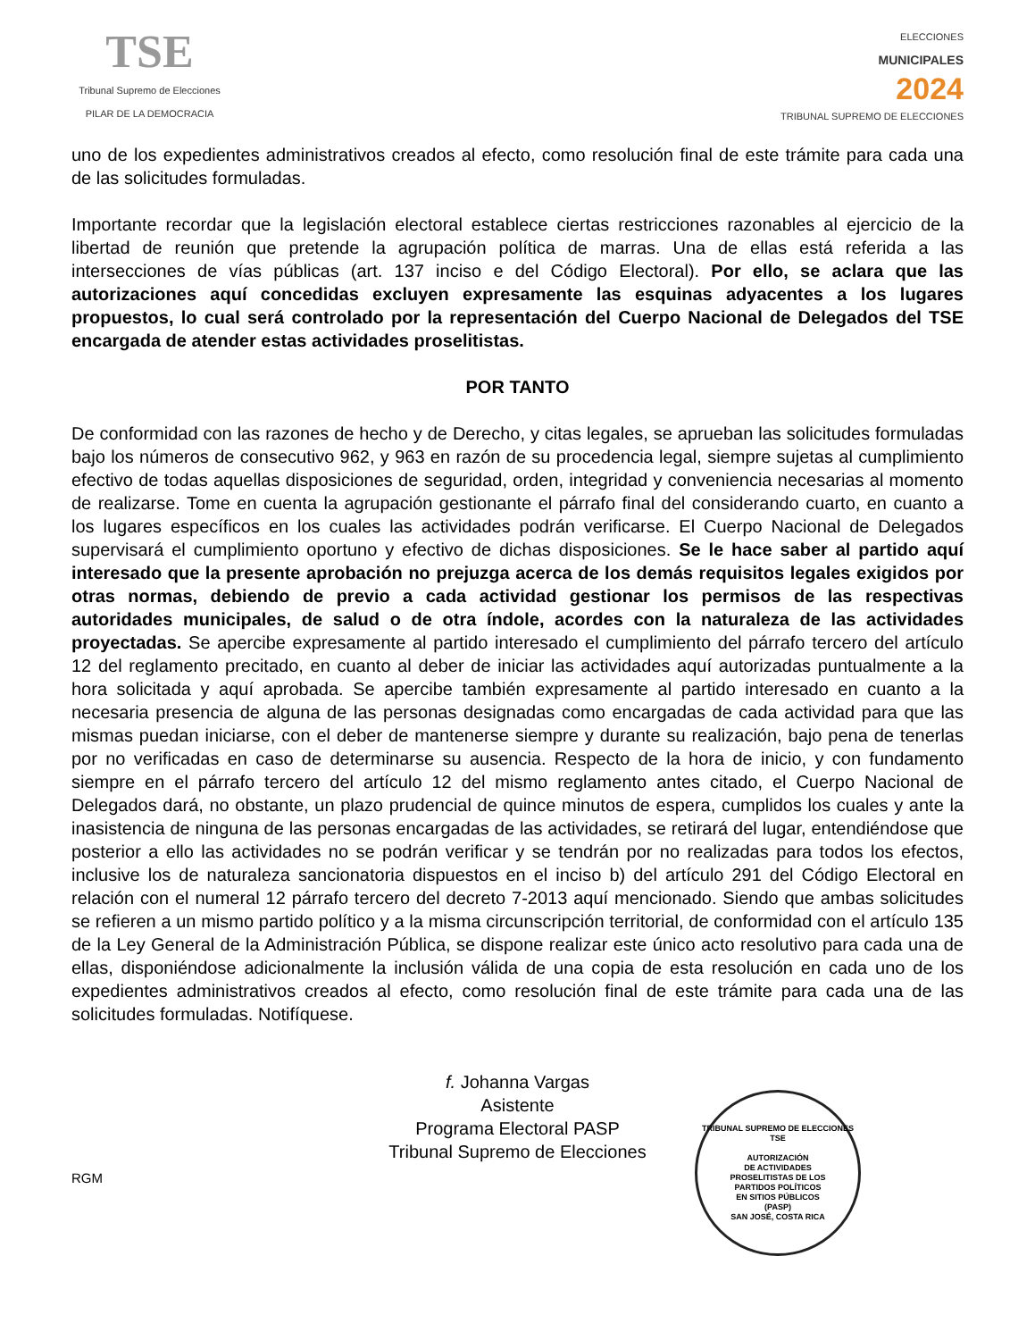TSE
Tribunal Supremo de Elecciones
PILAR DE LA DEMOCRACIA
ELECCIONES
MUNICIPALES
2024
TRIBUNAL SUPREMO DE ELECCIONES
uno de los expedientes administrativos creados al efecto, como resolución final de este trámite para cada una de las solicitudes formuladas.
Importante recordar que la legislación electoral establece ciertas restricciones razonables al ejercicio de la libertad de reunión que pretende la agrupación política de marras. Una de ellas está referida a las intersecciones de vías públicas (art. 137 inciso e del Código Electoral). Por ello, se aclara que las autorizaciones aquí concedidas excluyen expresamente las esquinas adyacentes a los lugares propuestos, lo cual será controlado por la representación del Cuerpo Nacional de Delegados del TSE encargada de atender estas actividades proselitistas.
POR TANTO
De conformidad con las razones de hecho y de Derecho, y citas legales, se aprueban las solicitudes formuladas bajo los números de consecutivo 962, y 963 en razón de su procedencia legal, siempre sujetas al cumplimiento efectivo de todas aquellas disposiciones de seguridad, orden, integridad y conveniencia necesarias al momento de realizarse. Tome en cuenta la agrupación gestionante el párrafo final del considerando cuarto, en cuanto a los lugares específicos en los cuales las actividades podrán verificarse. El Cuerpo Nacional de Delegados supervisará el cumplimiento oportuno y efectivo de dichas disposiciones. Se le hace saber al partido aquí interesado que la presente aprobación no prejuzga acerca de los demás requisitos legales exigidos por otras normas, debiendo de previo a cada actividad gestionar los permisos de las respectivas autoridades municipales, de salud o de otra índole, acordes con la naturaleza de las actividades proyectadas. Se apercibe expresamente al partido interesado el cumplimiento del párrafo tercero del artículo 12 del reglamento precitado, en cuanto al deber de iniciar las actividades aquí autorizadas puntualmente a la hora solicitada y aquí aprobada. Se apercibe también expresamente al partido interesado en cuanto a la necesaria presencia de alguna de las personas designadas como encargadas de cada actividad para que las mismas puedan iniciarse, con el deber de mantenerse siempre y durante su realización, bajo pena de tenerlas por no verificadas en caso de determinarse su ausencia. Respecto de la hora de inicio, y con fundamento siempre en el párrafo tercero del artículo 12 del mismo reglamento antes citado, el Cuerpo Nacional de Delegados dará, no obstante, un plazo prudencial de quince minutos de espera, cumplidos los cuales y ante la inasistencia de ninguna de las personas encargadas de las actividades, se retirará del lugar, entendiéndose que posterior a ello las actividades no se podrán verificar y se tendrán por no realizadas para todos los efectos, inclusive los de naturaleza sancionatoria dispuestos en el inciso b) del artículo 291 del Código Electoral en relación con el numeral 12 párrafo tercero del decreto 7-2013 aquí mencionado. Siendo que ambas solicitudes se refieren a un mismo partido político y a la misma circunscripción territorial, de conformidad con el artículo 135 de la Ley General de la Administración Pública, se dispone realizar este único acto resolutivo para cada una de ellas, disponiéndose adicionalmente la inclusión válida de una copia de esta resolución en cada uno de los expedientes administrativos creados al efecto, como resolución final de este trámite para cada una de las solicitudes formuladas. Notifíquese.
f. Johanna Vargas
Asistente
Programa Electoral PASP
Tribunal Supremo de Elecciones
RGM
TRIBUNAL SUPREMO DE ELECCIONES
TSE
AUTORIZACIÓN
DE ACTIVIDADES
PROSELITISTAS DE LOS
PARTIDOS POLÍTICOS
EN SITIOS PÚBLICOS
(PASP)
SAN JOSÉ, COSTA RICA